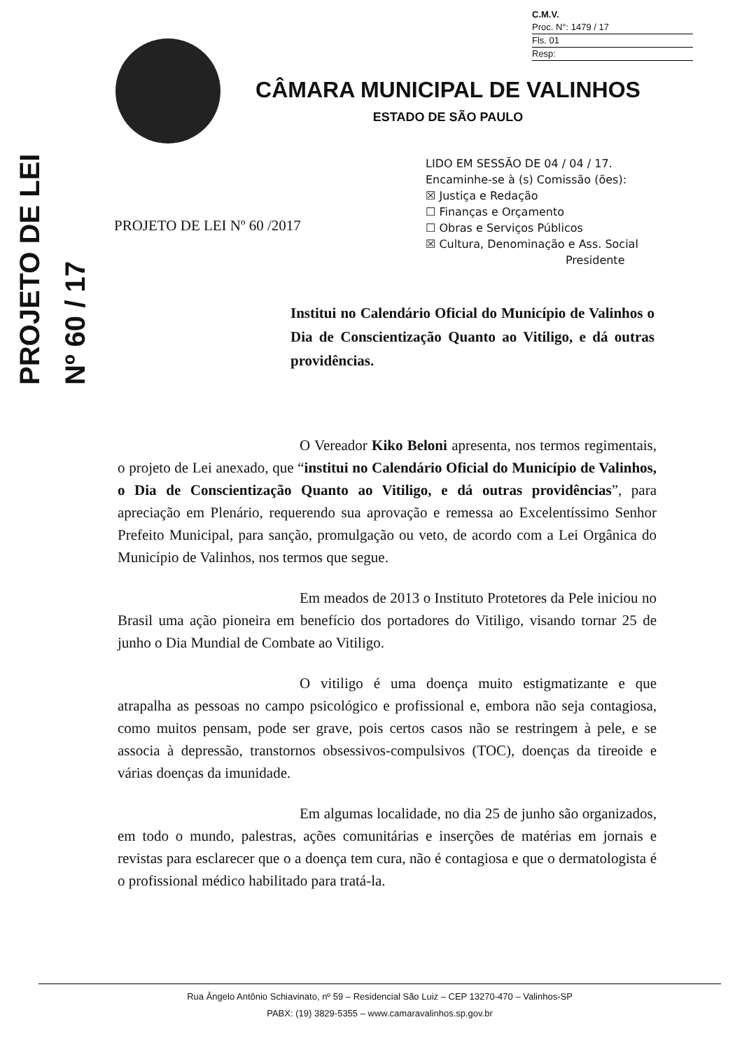C.M.V.
Proc. N°: 1479 / 17
Fls. 01
Resp:
PROJETO DE LEI
Nº 60 / 17
CÂMARA MUNICIPAL DE VALINHOS
ESTADO DE SÃO PAULO
LIDO EM SESSÃO DE 04 / 04 / 17.
Encaminhe-se à (s) Comissão (ões):
☒ Justiça e Redação
☐ Finanças e Orçamento
☐ Obras e Serviços Públicos
☒ Cultura, Denominação e Ass. Social
Presidente
PROJETO DE LEI Nº 60 /2017
Institui no Calendário Oficial do Município de Valinhos o Dia de Conscientização Quanto ao Vitiligo, e dá outras providências.
O Vereador Kiko Beloni apresenta, nos termos regimentais, o projeto de Lei anexado, que “institui no Calendário Oficial do Município de Valinhos, o Dia de Conscientização Quanto ao Vitiligo, e dá outras providências”, para apreciação em Plenário, requerendo sua aprovação e remessa ao Excelentíssimo Senhor Prefeito Municipal, para sanção, promulgação ou veto, de acordo com a Lei Orgânica do Município de Valinhos, nos termos que segue.
Em meados de 2013 o Instituto Protetores da Pele iniciou no Brasil uma ação pioneira em benefício dos portadores do Vitiligo, visando tornar 25 de junho o Dia Mundial de Combate ao Vitiligo.
O vitiligo é uma doença muito estigmatizante e que atrapalha as pessoas no campo psicológico e profissional e, embora não seja contagiosa, como muitos pensam, pode ser grave, pois certos casos não se restringem à pele, e se associa à depressão, transtornos obsessivos-compulsivos (TOC), doenças da tireoide e várias doenças da imunidade.
Em algumas localidade, no dia 25 de junho são organizados, em todo o mundo, palestras, ações comunitárias e inserções de matérias em jornais e revistas para esclarecer que o a doença tem cura, não é contagiosa e que o dermatologista é o profissional médico habilitado para tratá-la.
Rua Ângelo Antônio Schiavinato, nº 59 – Residencial São Luiz – CEP 13270-470 – Valinhos-SP
PABX: (19) 3829-5355 – www.camaravalinhos.sp.gov.br